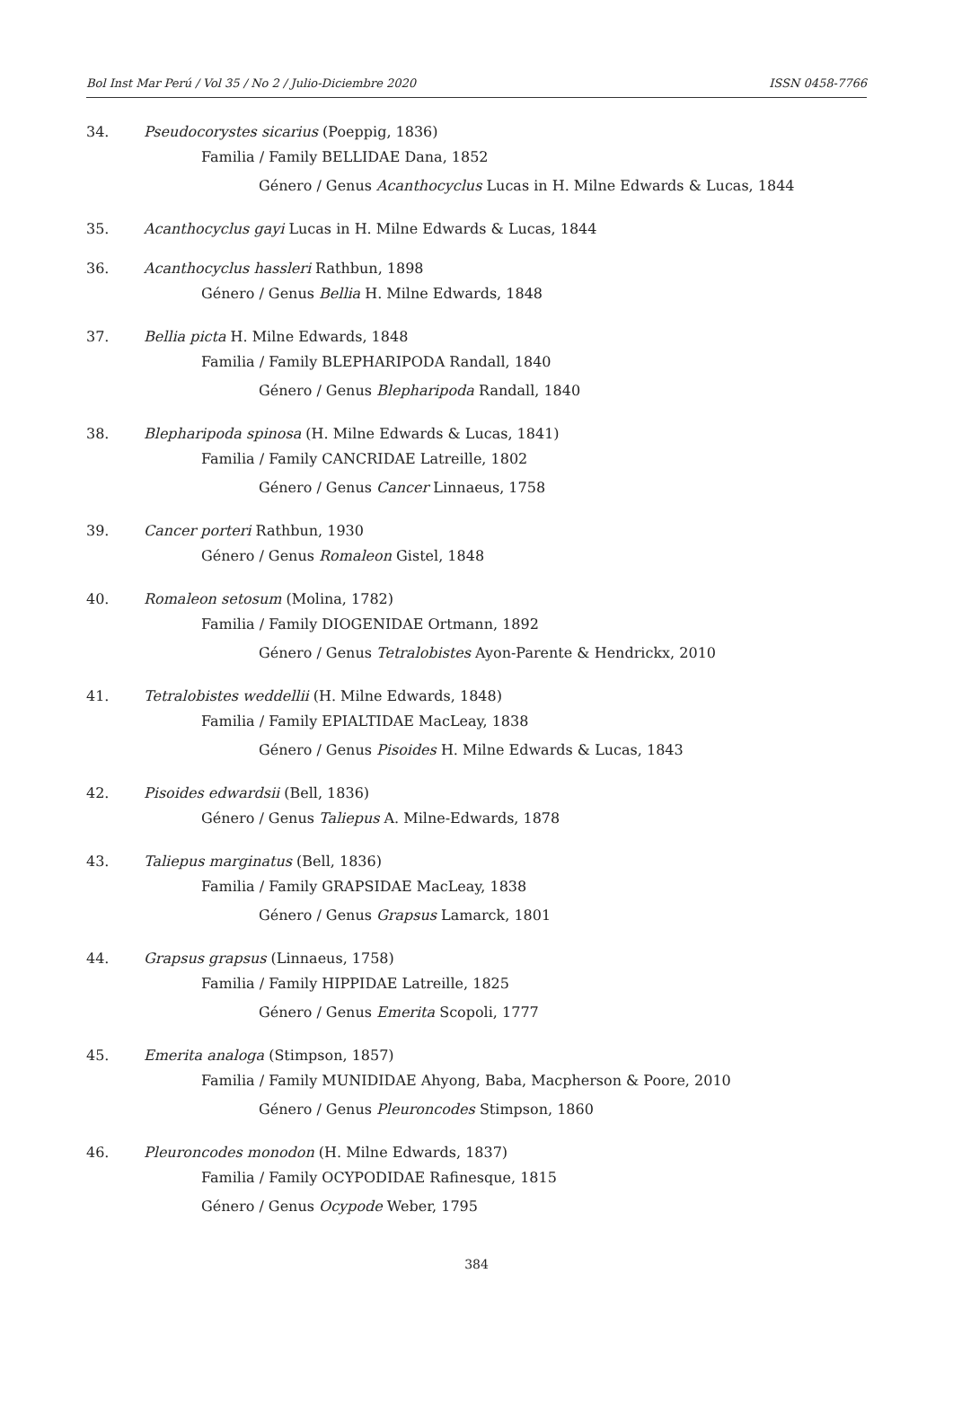Bol Inst Mar Perú / Vol 35 / No 2 / Julio-Diciembre 2020 ISSN 0458-7766
34. Pseudocorystes sicarius (Poeppig, 1836)
Familia / Family BELLIDAE Dana, 1852
Género / Genus Acanthocyclus Lucas in H. Milne Edwards & Lucas, 1844
35. Acanthocyclus gayi Lucas in H. Milne Edwards & Lucas, 1844
36. Acanthocyclus hassleri Rathbun, 1898
Género / Genus Bellia H. Milne Edwards, 1848
37. Bellia picta H. Milne Edwards, 1848
Familia / Family BLEPHARIPODA Randall, 1840
Género / Genus Blepharipoda Randall, 1840
38. Blepharipoda spinosa (H. Milne Edwards & Lucas, 1841)
Familia / Family CANCRIDAE Latreille, 1802
Género / Genus Cancer Linnaeus, 1758
39. Cancer porteri Rathbun, 1930
Género / Genus Romaleon Gistel, 1848
40. Romaleon setosum (Molina, 1782)
Familia / Family DIOGENIDAE Ortmann, 1892
Género / Genus Tetralobistes Ayon-Parente & Hendrickx, 2010
41. Tetralobistes weddellii (H. Milne Edwards, 1848)
Familia / Family EPIALTIDAE MacLeay, 1838
Género / Genus Pisoides H. Milne Edwards & Lucas, 1843
42. Pisoides edwardsii (Bell, 1836)
Género / Genus Taliepus A. Milne-Edwards, 1878
43. Taliepus marginatus (Bell, 1836)
Familia / Family GRAPSIDAE MacLeay, 1838
Género / Genus Grapsus Lamarck, 1801
44. Grapsus grapsus (Linnaeus, 1758)
Familia / Family HIPPIDAE Latreille, 1825
Género / Genus Emerita Scopoli, 1777
45. Emerita analoga (Stimpson, 1857)
Familia / Family MUNIDIDAE Ahyong, Baba, Macpherson & Poore, 2010
Género / Genus Pleuroncodes Stimpson, 1860
46. Pleuroncodes monodon (H. Milne Edwards, 1837)
Familia / Family OCYPODIDAE Rafinesque, 1815
Género / Genus Ocypode Weber, 1795
384